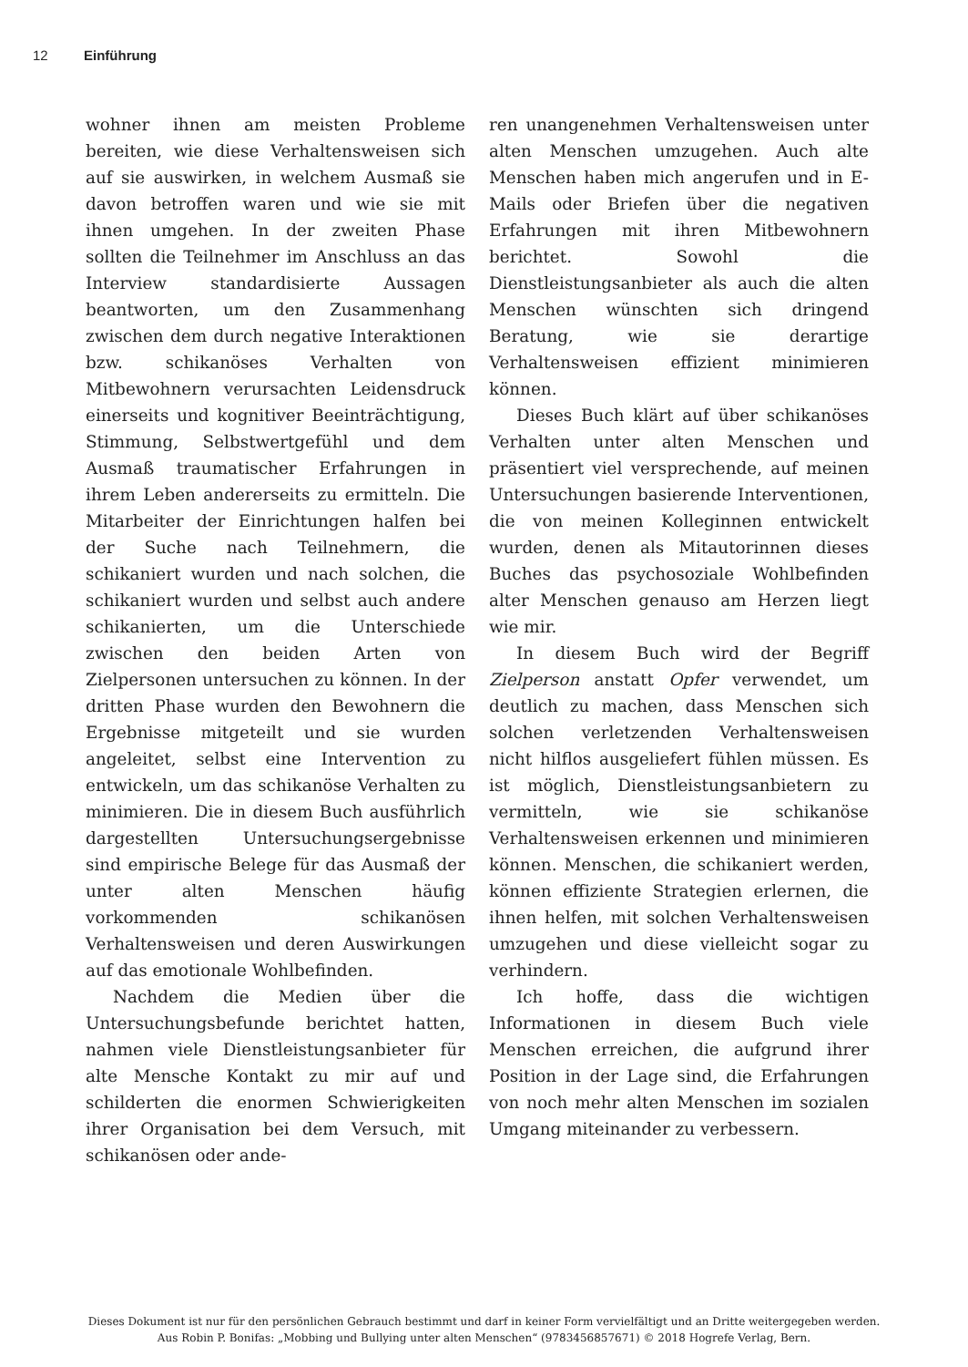12 Einführung
wohner ihnen am meisten Probleme bereiten, wie diese Verhaltensweisen sich auf sie auswirken, in welchem Ausmaß sie davon betroffen waren und wie sie mit ihnen umgehen. In der zweiten Phase sollten die Teilnehmer im Anschluss an das Interview standardisierte Aussagen beantworten, um den Zusammenhang zwischen dem durch negative Interaktionen bzw. schikanöses Verhalten von Mitbewohnern verursachten Leidensdruck einerseits und kognitiver Beeinträchtigung, Stimmung, Selbstwertgefühl und dem Ausmaß traumatischer Erfahrungen in ihrem Leben andererseits zu ermitteln. Die Mitarbeiter der Einrichtungen halfen bei der Suche nach Teilnehmern, die schikaniert wurden und nach solchen, die schikaniert wurden und selbst auch andere schikanierten, um die Unterschiede zwischen den beiden Arten von Zielpersonen untersuchen zu können. In der dritten Phase wurden den Bewohnern die Ergebnisse mitgeteilt und sie wurden angeleitet, selbst eine Intervention zu entwickeln, um das schikanöse Verhalten zu minimieren. Die in diesem Buch ausführlich dargestellten Untersuchungsergebnisse sind empirische Belege für das Ausmaß der unter alten Menschen häufig vorkommenden schikanösen Verhaltensweisen und deren Auswirkungen auf das emotionale Wohlbefinden.
Nachdem die Medien über die Untersuchungsbefunde berichtet hatten, nahmen viele Dienstleistungsanbieter für alte Mensche Kontakt zu mir auf und schilderten die enormen Schwierigkeiten ihrer Organisation bei dem Versuch, mit schikanösen oder ande-
ren unangenehmen Verhaltensweisen unter alten Menschen umzugehen. Auch alte Menschen haben mich angerufen und in E-Mails oder Briefen über die negativen Erfahrungen mit ihren Mitbewohnern berichtet. Sowohl die Dienstleistungsanbieter als auch die alten Menschen wünschten sich dringend Beratung, wie sie derartige Verhaltensweisen effizient minimieren können.
Dieses Buch klärt auf über schikanöses Verhalten unter alten Menschen und präsentiert viel versprechende, auf meinen Untersuchungen basierende Interventionen, die von meinen Kolleginnen entwickelt wurden, denen als Mitautorinnen dieses Buches das psychosoziale Wohlbefinden alter Menschen genauso am Herzen liegt wie mir.
In diesem Buch wird der Begriff Zielperson anstatt Opfer verwendet, um deutlich zu machen, dass Menschen sich solchen verletzenden Verhaltensweisen nicht hilflos ausgeliefert fühlen müssen. Es ist möglich, Dienstleistungsanbietern zu vermitteln, wie sie schikanöse Verhaltensweisen erkennen und minimieren können. Menschen, die schikaniert werden, können effiziente Strategien erlernen, die ihnen helfen, mit solchen Verhaltensweisen umzugehen und diese vielleicht sogar zu verhindern.
Ich hoffe, dass die wichtigen Informationen in diesem Buch viele Menschen erreichen, die aufgrund ihrer Position in der Lage sind, die Erfahrungen von noch mehr alten Menschen im sozialen Umgang miteinander zu verbessern.
Dieses Dokument ist nur für den persönlichen Gebrauch bestimmt und darf in keiner Form vervielfältigt und an Dritte weitergegeben werden.
Aus Robin P. Bonifas: „Mobbing und Bullying unter alten Menschen“ (9783456857671) © 2018 Hogrefe Verlag, Bern.